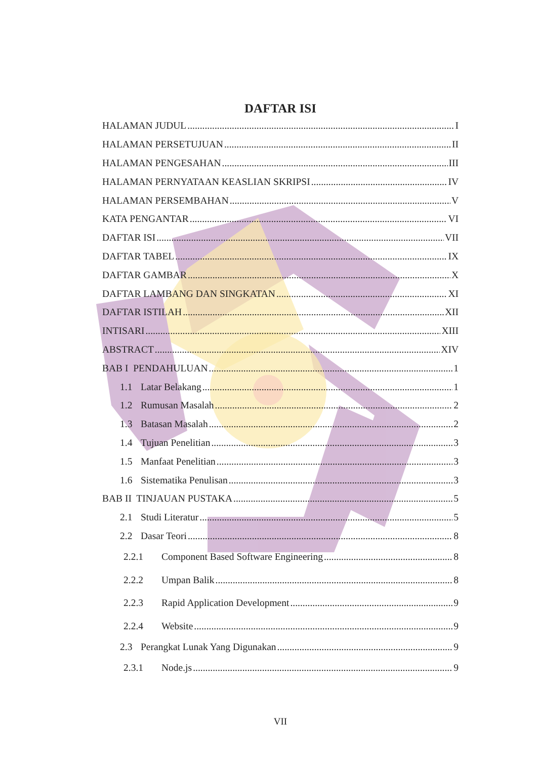DAFTAR ISI
HALAMAN JUDUL I
HALAMAN PERSETUJUAN II
HALAMAN PENGESAHAN III
HALAMAN PERNYATAAN KEASLIAN SKRIPSI IV
HALAMAN PERSEMBAHAN V
KATA PENGANTAR VI
DAFTAR ISI VII
DAFTAR TABEL IX
DAFTAR GAMBAR X
DAFTAR LAMBANG DAN SINGKATAN XI
DAFTAR ISTILAH XII
INTISARI XIII
ABSTRACT XIV
BAB I PENDAHULUAN 1
1.1 Latar Belakang 1
1.2 Rumusan Masalah 2
1.3 Batasan Masalah 2
1.4 Tujuan Penelitian 3
1.5 Manfaat Penelitian 3
1.6 Sistematika Penulisan 3
BAB II TINJAUAN PUSTAKA 5
2.1 Studi Literatur 5
2.2 Dasar Teori 8
2.2.1 Component Based Software Engineering 8
2.2.2 Umpan Balik 8
2.2.3 Rapid Application Development 9
2.2.4 Website 9
2.3 Perangkat Lunak Yang Digunakan 9
2.3.1 Node.js 9
VII